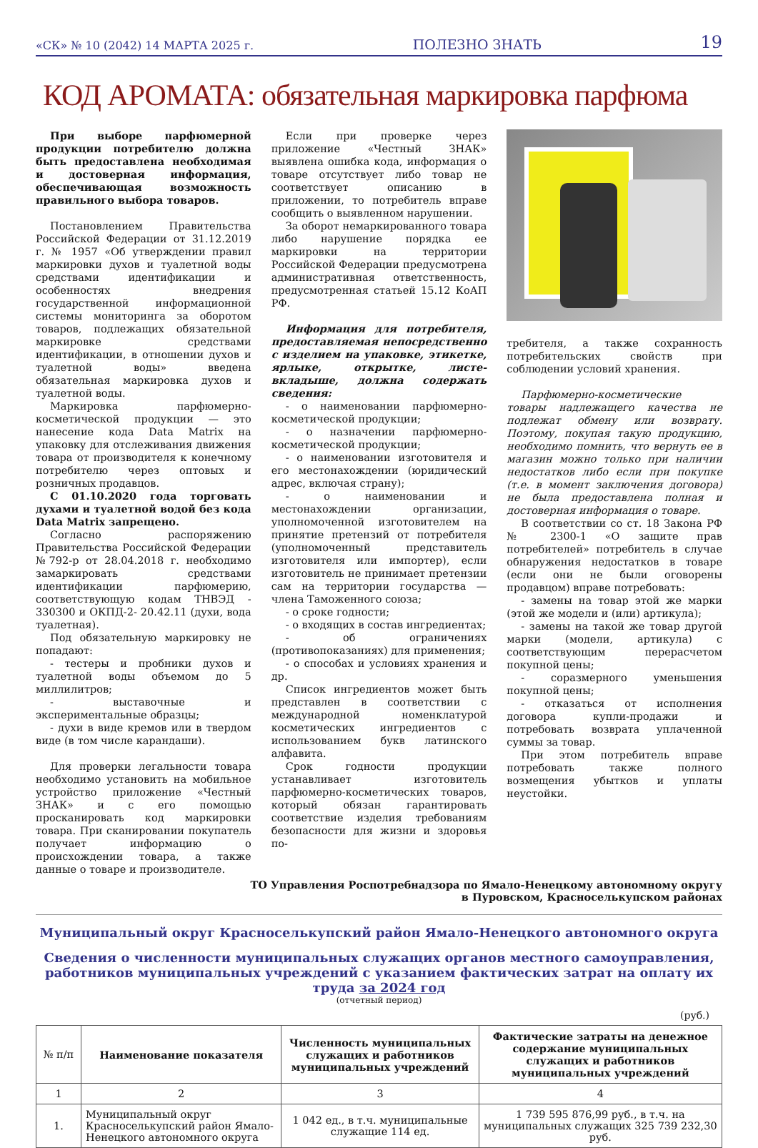«СК» № 10 (2042) 14 МАРТА 2025 г. ПОЛЕЗНО ЗНАТЬ 19
КОД АРОМАТА: обязательная маркировка парфюма
При выборе парфюмерной продукции потребителю должна быть предоставлена необходимая и достоверная информация, обеспечивающая возможность правильного выбора товаров.
Постановлением Правительства Российской Федерации от 31.12.2019 г. № 1957 «Об утверждении правил маркировки духов и туалетной воды средствами идентификации и особенностях внедрения государственной информационной системы мониторинга за оборотом товаров, подлежащих обязательной маркировке средствами идентификации, в отношении духов и туалетной воды» введена обязательная маркировка духов и туалетной воды.
Маркировка парфюмерно-косметической продукции — это нанесение кода Data Matrix на упаковку для отслеживания движения товара от производителя к конечному потребителю через оптовых и розничных продавцов.
С 01.10.2020 года торговать духами и туалетной водой без кода Data Matrix запрещено.
Согласно распоряжению Правительства Российской Федерации №792-р от 28.04.2018 г. необходимо замаркировать средствами идентификации парфюмерию, соответствующую кодам ТНВЭД - 330300 и ОКПД-2- 20.42.11 (духи, вода туалетная).
Под обязательную маркировку не попадают:
- тестеры и пробники духов и туалетной воды объемом до 5 миллилитров;
- выставочные и экспериментальные образцы;
- духи в виде кремов или в твердом виде (в том числе карандаши).
Для проверки легальности товара необходимо установить на мобильное устройство приложение «Честный ЗНАК» и с его помощью просканировать код маркировки товара. При сканировании покупатель получает информацию о происхождении товара, а также данные о товаре и производителе.
Если при проверке через приложение «Честный ЗНАК» выявлена ошибка кода, информация о товаре отсутствует либо товар не соответствует описанию в приложении, то потребитель вправе сообщить о выявленном нарушении.
За оборот немаркированного товара либо нарушение порядка ее маркировки на территории Российской Федерации предусмотрена административная ответственность, предусмотренная статьей 15.12 КоАП РФ.
Информация для потребителя, предоставляемая непосредственно с изделием на упаковке, этикетке, ярлыке, открытке, листе-вкладыше, должна содержать сведения:
- о наименовании парфюмерно-косметической продукции;
- о назначении парфюмерно-косметической продукции;
- о наименовании изготовителя и его местонахождении (юридический адрес, включая страну);
- о наименовании и местонахождении организации, уполномоченной изготовителем на принятие претензий от потребителя (уполномоченный представитель изготовителя или импортер), если изготовитель не принимает претензии сам на территории государства — члена Таможенного союза;
- о сроке годности;
- о входящих в состав ингредиентах;
- об ограничениях (противопоказаниях) для применения;
- о способах и условиях хранения и др.
Список ингредиентов может быть представлен в соответствии с международной номенклатурой косметических ингредиентов с использованием букв латинского алфавита.
Срок годности продукции устанавливает изготовитель парфюмерно-косметических товаров, который обязан гарантировать соответствие изделия требованиям безопасности для жизни и здоровья по-
требителя, а также сохранность потребительских свойств при соблюдении условий хранения.
Парфюмерно-косметические товары надлежащего качества не подлежат обмену или возврату. Поэтому, покупая такую продукцию, необходимо помнить, что вернуть ее в магазин можно только при наличии недостатков либо если при покупке (т.е. в момент заключения договора) не была предоставлена полная и достоверная информация о товаре.
В соответствии со ст. 18 Закона РФ № 2300-1 «О защите прав потребителей» потребитель в случае обнаружения недостатков в товаре (если они не были оговорены продавцом) вправе потребовать:
- замены на товар этой же марки (этой же модели и (или) артикула);
- замены на такой же товар другой марки (модели, артикула) с соответствующим перерасчетом покупной цены;
- соразмерного уменьшения покупной цены;
- отказаться от исполнения договора купли-продажи и потребовать возврата уплаченной суммы за товар.
При этом потребитель вправе потребовать также полного возмещения убытков и уплаты неустойки.
ТО Управления Роспотребнадзора по Ямало-Ненецкому автономному округу
в Пуровском, Красноселькупском районах
Муниципальный округ Красноселькупский район Ямало-Ненецкого автономного округа
Сведения о численности муниципальных служащих органов местного самоуправления, работников муниципальных учреждений с указанием фактических затрат на оплату их труда за 2024 год
(отчетный период)
(руб.)
| № п/п | Наименование показателя | Численность муниципальных служащих и работников муниципальных учреждений | Фактические затраты на денежное содержание муниципальных служащих и работников муниципальных учреждений |
| --- | --- | --- | --- |
| 1 | 2 | 3 | 4 |
| 1. | Муниципальный округ Красноселькупский район Ямало-Ненецкого автономного округа | 1 042 ед., в т.ч. муниципальные служащие 114 ед. | 1 739 595 876,99 руб., в т.ч. на муниципальных служащих 325 739 232,30 руб. |